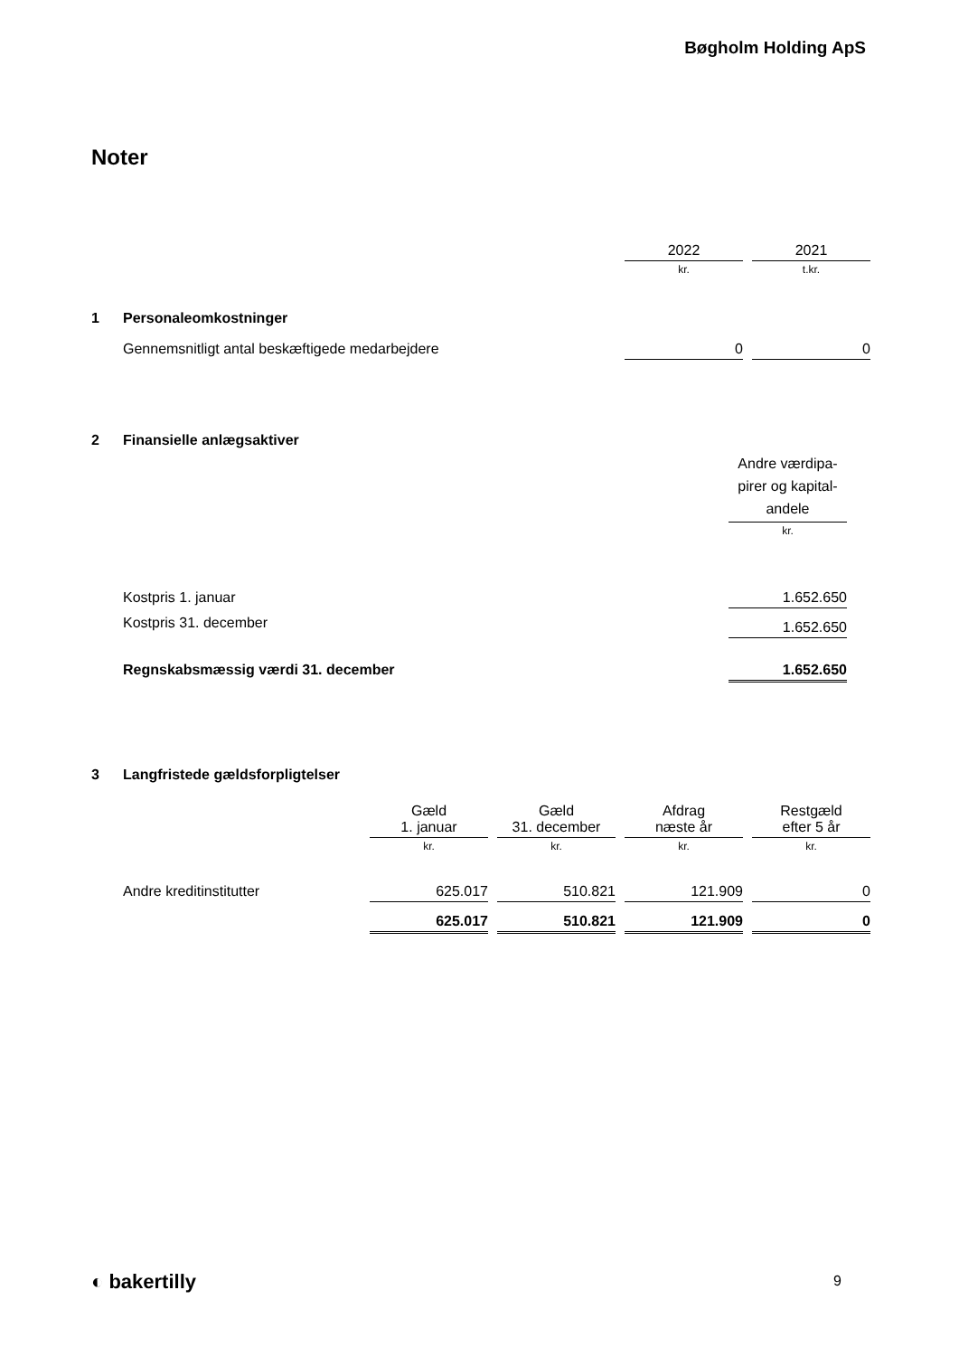Bøgholm Holding ApS
Noter
| | | 2022 | | 2021 |
| | | kr. | | t.kr. |
| 1 | Personaleomkostninger | | | |
| | Gennemsnitligt antal beskæftigede medarbejdere | 0 | | 0 |
| 2 | Finansielle anlægsaktiver | |
| | | Andre værdipa- pirer og kapital- andele |
| | | kr. |
| | Kostpris 1. januar | 1.652.650 |
| | Kostpris 31. december | 1.652.650 |
| | Regnskabsmæssig værdi 31. december | 1.652.650 |
| 3 | Langfristede gældsforpligtelser | | | | | | | |
| | | Gæld 1. januar | | Gæld 31. december | | Afdrag næste år | | Restgæld efter 5 år |
| | | kr. | | kr. | | kr. | | kr. |
| | Andre kreditinstitutter | 625.017 | | 510.821 | | 121.909 | | 0 |
| | | 625.017 | | 510.821 | | 121.909 | | 0 |
◐ bakertilly 9